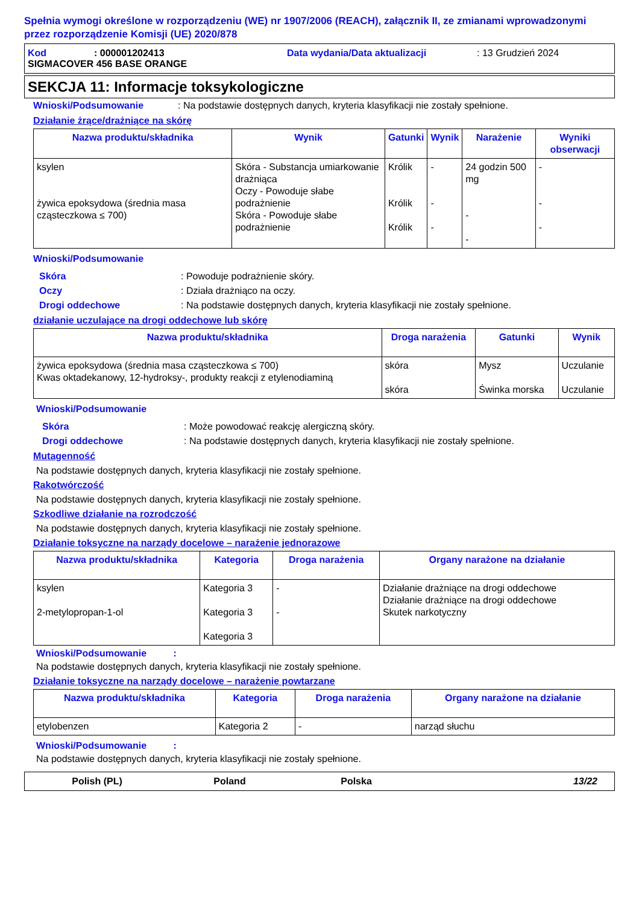Spełnia wymogi określone w rozporządzeniu (WE) nr 1907/2006 (REACH), załącznik II, ze zmianami wprowadzonymi przez rozporządzenie Komisji (UE) 2020/878
Kod: 000001202413 Data wydania/Data aktualizacji: 13 Grudzień 2024
SIGMACOVER 456 BASE ORANGE
SEKCJA 11: Informacje toksykologiczne
Wnioski/Podsumowanie: Na podstawie dostępnych danych, kryteria klasyfikacji nie zostały spełnione.
Działanie żrące/drażniące na skórę
| Nazwa produktu/składnika | Wynik | Gatunki | Wynik | Narażenie | Wyniki obserwacji |
| --- | --- | --- | --- | --- | --- |
| ksylen żywica epoksydowa (średnia masa cząsteczkowa ≤ 700) | Skóra - Substancja umiarkowanie drażniąca Oczy - Powoduje słabe podrażnienie Skóra - Powoduje słabe podrażnienie | Królik Królik Królik | - - - | 24 godzin 500 mg - - | - - - |
Wnioski/Podsumowanie
Skóra: Powoduje podrażnienie skóry.
Oczy: Działa drażniąco na oczy.
Drogi oddechowe: Na podstawie dostępnych danych, kryteria klasyfikacji nie zostały spełnione.
działanie uczulające na drogi oddechowe lub skórę
| Nazwa produktu/składnika | Droga narażenia | Gatunki | Wynik |
| --- | --- | --- | --- |
| żywica epoksydowa (średnia masa cząsteczkowa ≤ 700) Kwas oktadekanowy, 12-hydroksy-, produkty reakcji z etylenodiaminą | skóra skóra | Mysz Świnka morska | Uczulanie Uczulanie |
Wnioski/Podsumowanie
Skóra: Może powodować reakcję alergiczną skóry.
Drogi oddechowe: Na podstawie dostępnych danych, kryteria klasyfikacji nie zostały spełnione.
Mutagenność
Na podstawie dostępnych danych, kryteria klasyfikacji nie zostały spełnione.
Rakotwórczość
Na podstawie dostępnych danych, kryteria klasyfikacji nie zostały spełnione.
Szkodliwe działanie na rozrodczość
Na podstawie dostępnych danych, kryteria klasyfikacji nie zostały spełnione.
Działanie toksyczne na narządy docelowe – narażenie jednorazowe
| Nazwa produktu/składnika | Kategoria | Droga narażenia | Organy narażone na działanie |
| --- | --- | --- | --- |
| ksylen 2-metylopropan-1-ol | Kategoria 3 Kategoria 3 Kategoria 3 | - - | Działanie drażniące na drogi oddechowe Działanie drażniące na drogi oddechowe Skutek narkotyczny |
Wnioski/Podsumowanie :
Na podstawie dostępnych danych, kryteria klasyfikacji nie zostały spełnione.
Działanie toksyczne na narządy docelowe – narażenie powtarzane
| Nazwa produktu/składnika | Kategoria | Droga narażenia | Organy narażone na działanie |
| --- | --- | --- | --- |
| etylobenzen | Kategoria 2 | - | narząd słuchu |
Wnioski/Podsumowanie :
Na podstawie dostępnych danych, kryteria klasyfikacji nie zostały spełnione.
Polish (PL) Poland Polska 13/22